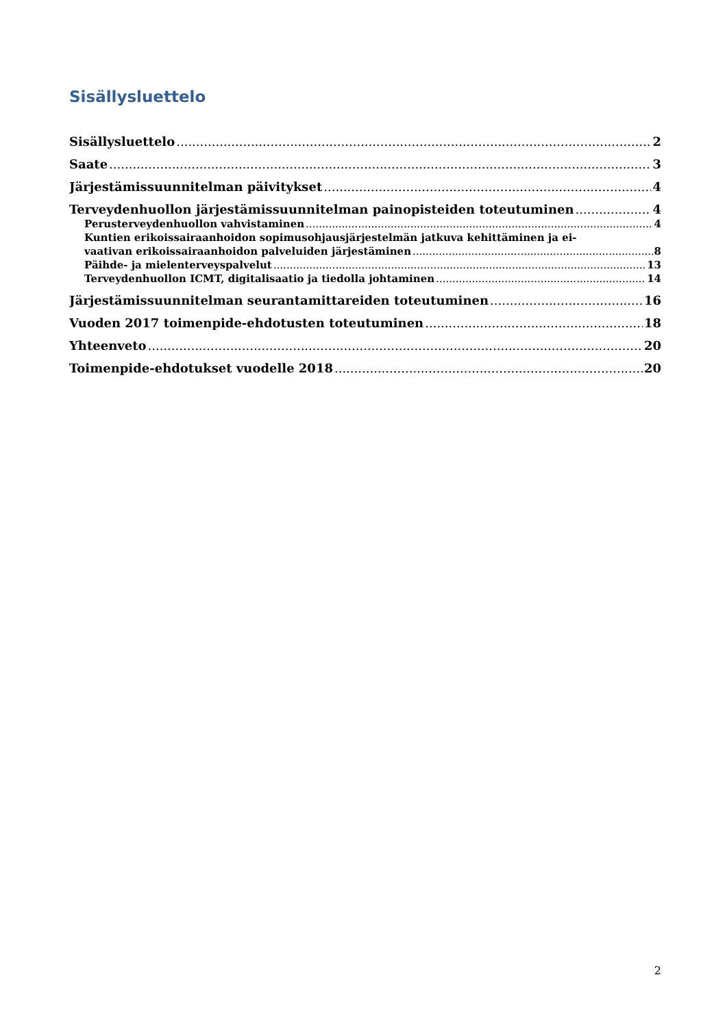Sisällysluettelo
Sisällysluettelo 2
Saate 3
Järjestämissuunnitelman päivitykset 4
Terveydenhuollon järjestämissuunnitelman painopisteiden toteutuminen 4
Perusterveydenhuollon vahvistaminen 4
Kuntien erikoissairaanhoidon sopimusohjausjärjestelmän jatkuva kehittäminen ja ei-
vaativan erikoissairaanhoidon palveluiden järjestäminen 8
Päihde- ja mielenterveyspalvelut 13
Terveydenhuollon ICMT, digitalisaatio ja tiedolla johtaminen 14
Järjestämissuunnitelman seurantamittareiden toteutuminen 16
Vuoden 2017 toimenpide-ehdotusten toteutuminen 18
Yhteenveto 20
Toimenpide-ehdotukset vuodelle 2018 20
2